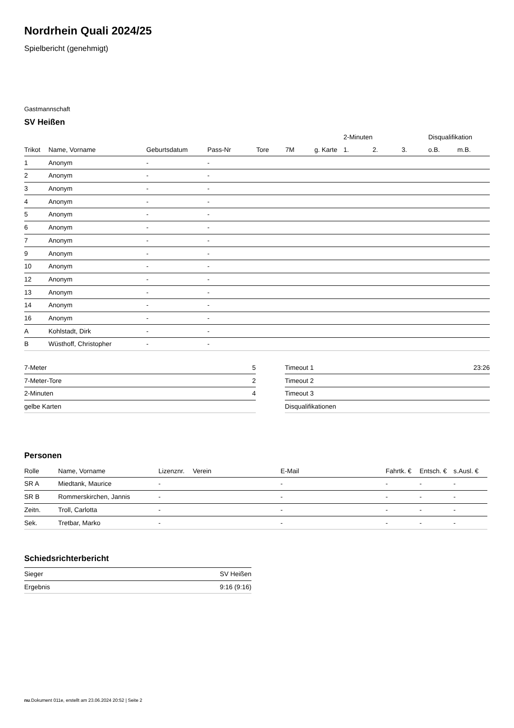Nordrhein Quali 2024/25
Spielbericht (genehmigt)
Gastmannschaft
SV Heißen
| | | | | | | | 2-Minuten | | | Disqualifikation | |
| --- | --- | --- | --- | --- | --- | --- | --- | --- | --- | --- | --- |
| Trikot | Name, Vorname | Geburtsdatum | Pass-Nr | Tore | 7M | g. Karte | 1. | 2. | 3. | o.B. | m.B. |
| 1 | Anonym | - | - | | | | | | | | |
| 2 | Anonym | - | - | | | | | | | | |
| 3 | Anonym | - | - | | | | | | | | |
| 4 | Anonym | - | - | | | | | | | | |
| 5 | Anonym | - | - | | | | | | | | |
| 6 | Anonym | - | - | | | | | | | | |
| 7 | Anonym | - | - | | | | | | | | |
| 9 | Anonym | - | - | | | | | | | | |
| 10 | Anonym | - | - | | | | | | | | |
| 12 | Anonym | - | - | | | | | | | | |
| 13 | Anonym | - | - | | | | | | | | |
| 14 | Anonym | - | - | | | | | | | | |
| 16 | Anonym | - | - | | | | | | | | |
| A | Kohlstadt, Dirk | - | - | | | | | | | | |
| B | Wüsthoff, Christopher | - | - | | | | | | | | |
| 7-Meter | 5 |
| 7-Meter-Tore | 2 |
| 2-Minuten | 4 |
| gelbe Karten | |
| Timeout 1 | 23:26 |
| Timeout 2 | |
| Timeout 3 | |
| Disqualifikationen | |
Personen
| Rolle | Name, Vorname | Lizenznr. | Verein | E-Mail | Fahrtk. € | Entsch. € | s.Ausl. € |
| --- | --- | --- | --- | --- | --- | --- | --- |
| SR A | Miedtank, Maurice | - | | - | - | - | - |
| SR B | Rommerskirchen, Jannis | - | | - | - | - | - |
| Zeitn. | Troll, Carlotta | - | | - | - | - | - |
| Sek. | Tretbar, Marko | - | | - | - | - | - |
Schiedsrichterbericht
| Sieger | SV Heißen |
| Ergebnis | 9:16 (9:16) |
nu.Dokument 011e, erstellt am 23.06.2024 20:52 | Seite 2